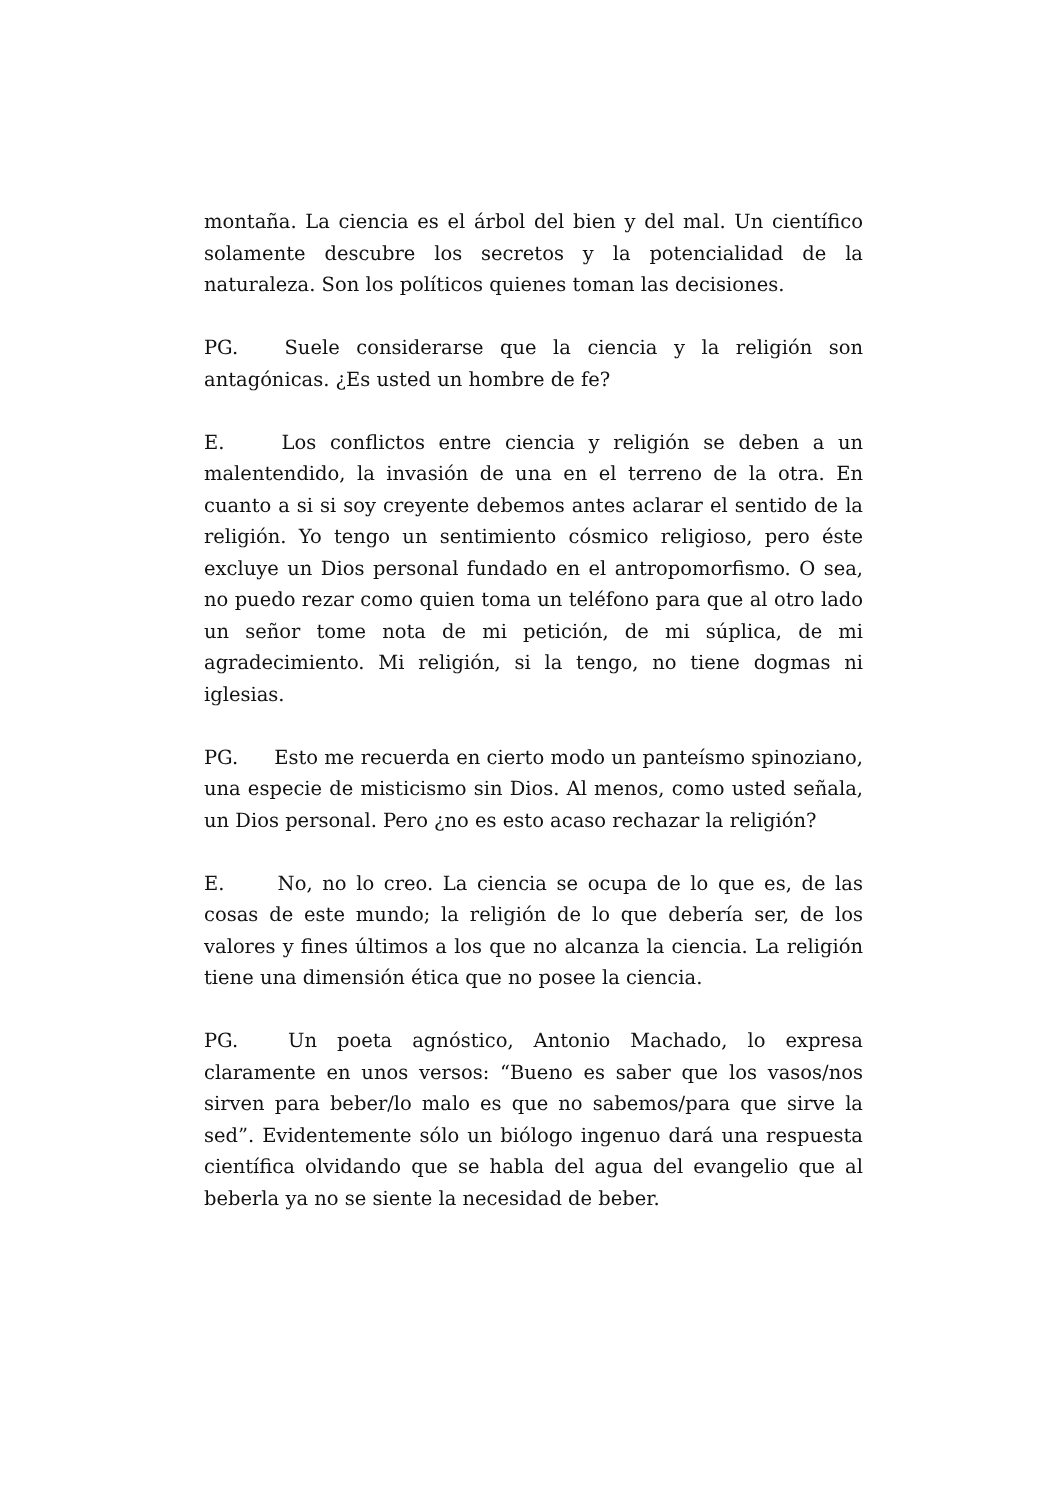montaña. La ciencia es el árbol del bien y del mal. Un científico solamente descubre los secretos y la potencialidad de la naturaleza. Son los políticos quienes toman las decisiones.
PG. Suele considerarse que la ciencia y la religión son antagónicas. ¿Es usted un hombre de fe?
E. Los conflictos entre ciencia y religión se deben a un malentendido, la invasión de una en el terreno de la otra. En cuanto a si si soy creyente debemos antes aclarar el sentido de la religión. Yo tengo un sentimiento cósmico religioso, pero éste excluye un Dios personal fundado en el antropomorfismo. O sea, no puedo rezar como quien toma un teléfono para que al otro lado un señor tome nota de mi petición, de mi súplica, de mi agradecimiento. Mi religión, si la tengo, no tiene dogmas ni iglesias.
PG. Esto me recuerda en cierto modo un panteísmo spinoziano, una especie de misticismo sin Dios. Al menos, como usted señala, un Dios personal. Pero ¿no es esto acaso rechazar la religión?
E. No, no lo creo. La ciencia se ocupa de lo que es, de las cosas de este mundo; la religión de lo que debería ser, de los valores y fines últimos a los que no alcanza la ciencia. La religión tiene una dimensión ética que no posee la ciencia.
PG. Un poeta agnóstico, Antonio Machado, lo expresa claramente en unos versos: “Bueno es saber que los vasos/nos sirven para beber/lo malo es que no sabemos/para que sirve la sed”. Evidentemente sólo un biólogo ingenuo dará una respuesta científica olvidando que se habla del agua del evangelio que al beberla ya no se siente la necesidad de beber.